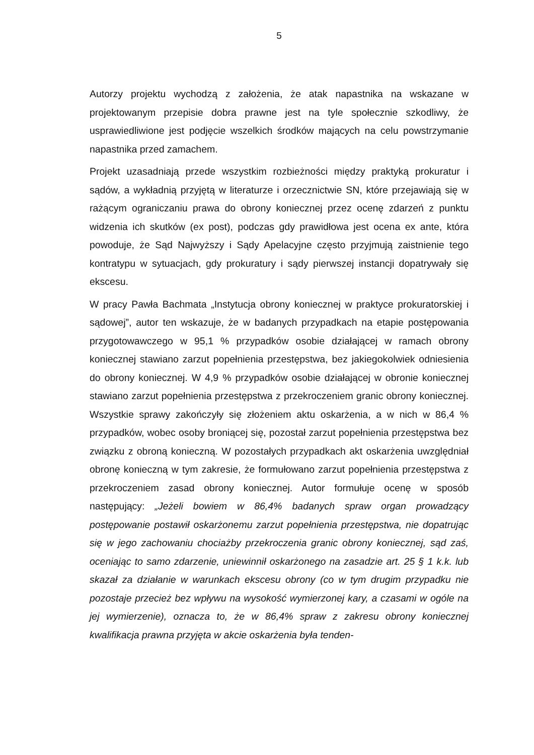5
Autorzy projektu wychodzą z założenia, że atak napastnika na wskazane w projektowanym przepisie dobra prawne jest na tyle społecznie szkodliwy, że usprawiedliwione jest podjęcie wszelkich środków mających na celu powstrzymanie napastnika przed zamachem.
Projekt uzasadniają przede wszystkim rozbieżności między praktyką prokuratur i sądów, a wykładnią przyjętą w literaturze i orzecznictwie SN, które przejawiają się w rażącym ograniczaniu prawa do obrony koniecznej przez ocenę zdarzeń z punktu widzenia ich skutków (ex post), podczas gdy prawidłowa jest ocena ex ante, która powoduje, że Sąd Najwyższy i Sądy Apelacyjne często przyjmują zaistnienie tego kontratypu w sytuacjach, gdy prokuratury i sądy pierwszej instancji dopatrywały się ekscesu.
W pracy Pawła Bachmata „Instytucja obrony koniecznej w praktyce prokuratorskiej i sądowej”, autor ten wskazuje, że w badanych przypadkach na etapie postępowania przygotowawczego w 95,1 % przypadków osobie działającej w ramach obrony koniecznej stawiano zarzut popełnienia przestępstwa, bez jakiegokolwiek odniesienia do obrony koniecznej. W 4,9 % przypadków osobie działającej w obronie koniecznej stawiano zarzut popełnienia przestępstwa z przekroczeniem granic obrony koniecznej. Wszystkie sprawy zakończyły się złożeniem aktu oskarżenia, a w nich w 86,4 % przypadków, wobec osoby broniącej się, pozostał zarzut popełnienia przestępstwa bez związku z obroną konieczną. W pozostałych przypadkach akt oskarżenia uwzględniał obronę konieczną w tym zakresie, że formułowano zarzut popełnienia przestępstwa z przekroczeniem zasad obrony koniecznej. Autor formułuje ocenę w sposób następujący: „Jeżeli bowiem w 86,4% badanych spraw organ prowadzący postępowanie postawił oskarżonemu zarzut popełnienia przestępstwa, nie dopatrując się w jego zachowaniu chociażby przekroczenia granic obrony koniecznej, sąd zaś, oceniając to samo zdarzenie, uniewinnił oskarżonego na zasadzie art. 25 § 1 k.k. lub skazał za działanie w warunkach ekscesu obrony (co w tym drugim przypadku nie pozostaje przecież bez wpływu na wysokość wymierzonej kary, a czasami w ogóle na jej wymierzenie), oznacza to, że w 86,4% spraw z zakresu obrony koniecznej kwalifikacja prawna przyjęta w akcie oskarżenia była tenden-